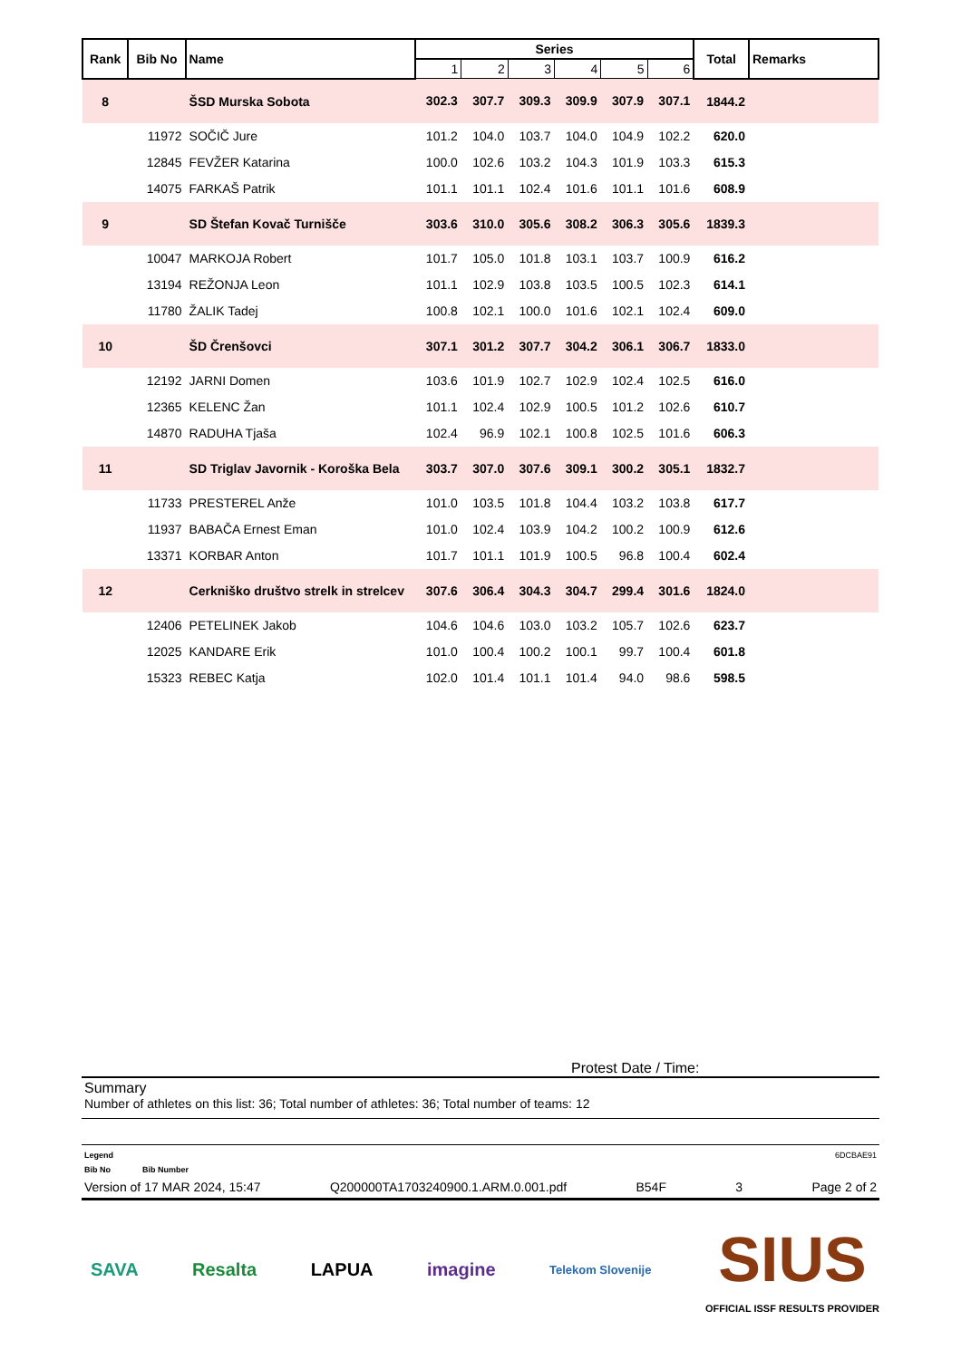| Rank | Bib No | Name | Series | | | | | | Total | Remarks |
| --- | --- | --- | --- | --- | --- | --- | --- | --- | --- | --- |
| | | | 1 | 2 | 3 | 4 | 5 | 6 | | |
| 8 | | ŠSD Murska Sobota | 302.3 | 307.7 | 309.3 | 309.9 | 307.9 | 307.1 | 1844.2 | |
| | 11972 | SOČIČ Jure | 101.2 | 104.0 | 103.7 | 104.0 | 104.9 | 102.2 | 620.0 | |
| | 12845 | FEVŽER Katarina | 100.0 | 102.6 | 103.2 | 104.3 | 101.9 | 103.3 | 615.3 | |
| | 14075 | FARKAŠ Patrik | 101.1 | 101.1 | 102.4 | 101.6 | 101.1 | 101.6 | 608.9 | |
| 9 | | SD Štefan Kovač Turnišče | 303.6 | 310.0 | 305.6 | 308.2 | 306.3 | 305.6 | 1839.3 | |
| | 10047 | MARKOJA Robert | 101.7 | 105.0 | 101.8 | 103.1 | 103.7 | 100.9 | 616.2 | |
| | 13194 | REŽONJA Leon | 101.1 | 102.9 | 103.8 | 103.5 | 100.5 | 102.3 | 614.1 | |
| | 11780 | ŽALIK Tadej | 100.8 | 102.1 | 100.0 | 101.6 | 102.1 | 102.4 | 609.0 | |
| 10 | | ŠD Črenšovci | 307.1 | 301.2 | 307.7 | 304.2 | 306.1 | 306.7 | 1833.0 | |
| | 12192 | JARNI Domen | 103.6 | 101.9 | 102.7 | 102.9 | 102.4 | 102.5 | 616.0 | |
| | 12365 | KELENC Žan | 101.1 | 102.4 | 102.9 | 100.5 | 101.2 | 102.6 | 610.7 | |
| | 14870 | RADUHA Tjaša | 102.4 | 96.9 | 102.1 | 100.8 | 102.5 | 101.6 | 606.3 | |
| 11 | | SD Triglav Javornik - Koroška Bela | 303.7 | 307.0 | 307.6 | 309.1 | 300.2 | 305.1 | 1832.7 | |
| | 11733 | PRESTEREL Anže | 101.0 | 103.5 | 101.8 | 104.4 | 103.2 | 103.8 | 617.7 | |
| | 11937 | BABAČA Ernest Eman | 101.0 | 102.4 | 103.9 | 104.2 | 100.2 | 100.9 | 612.6 | |
| | 13371 | KORBAR Anton | 101.7 | 101.1 | 101.9 | 100.5 | 96.8 | 100.4 | 602.4 | |
| 12 | | Cerkniško društvo strelk in strelcev | 307.6 | 306.4 | 304.3 | 304.7 | 299.4 | 301.6 | 1824.0 | |
| | 12406 | PETELINEK Jakob | 104.6 | 104.6 | 103.0 | 103.2 | 105.7 | 102.6 | 623.7 | |
| | 12025 | KANDARE Erik | 101.0 | 100.4 | 100.2 | 100.1 | 99.7 | 100.4 | 601.8 | |
| | 15323 | REBEC Katja | 102.0 | 101.4 | 101.1 | 101.4 | 94.0 | 98.6 | 598.5 | |
Protest Date / Time:
Summary
Number of athletes on this list: 36; Total number of athletes: 36; Total number of teams: 12
Legend 6DCBAE91
Bib No Bib Number
Version of 17 MAR 2024, 15:47 Q200000TA1703240900.1.ARM.0.001.pdf B54F 3 Page 2 of 2
SAVA Resalta LAPUA imagine Telekom Slovenije SIUS
OFFICIAL ISSF RESULTS PROVIDER